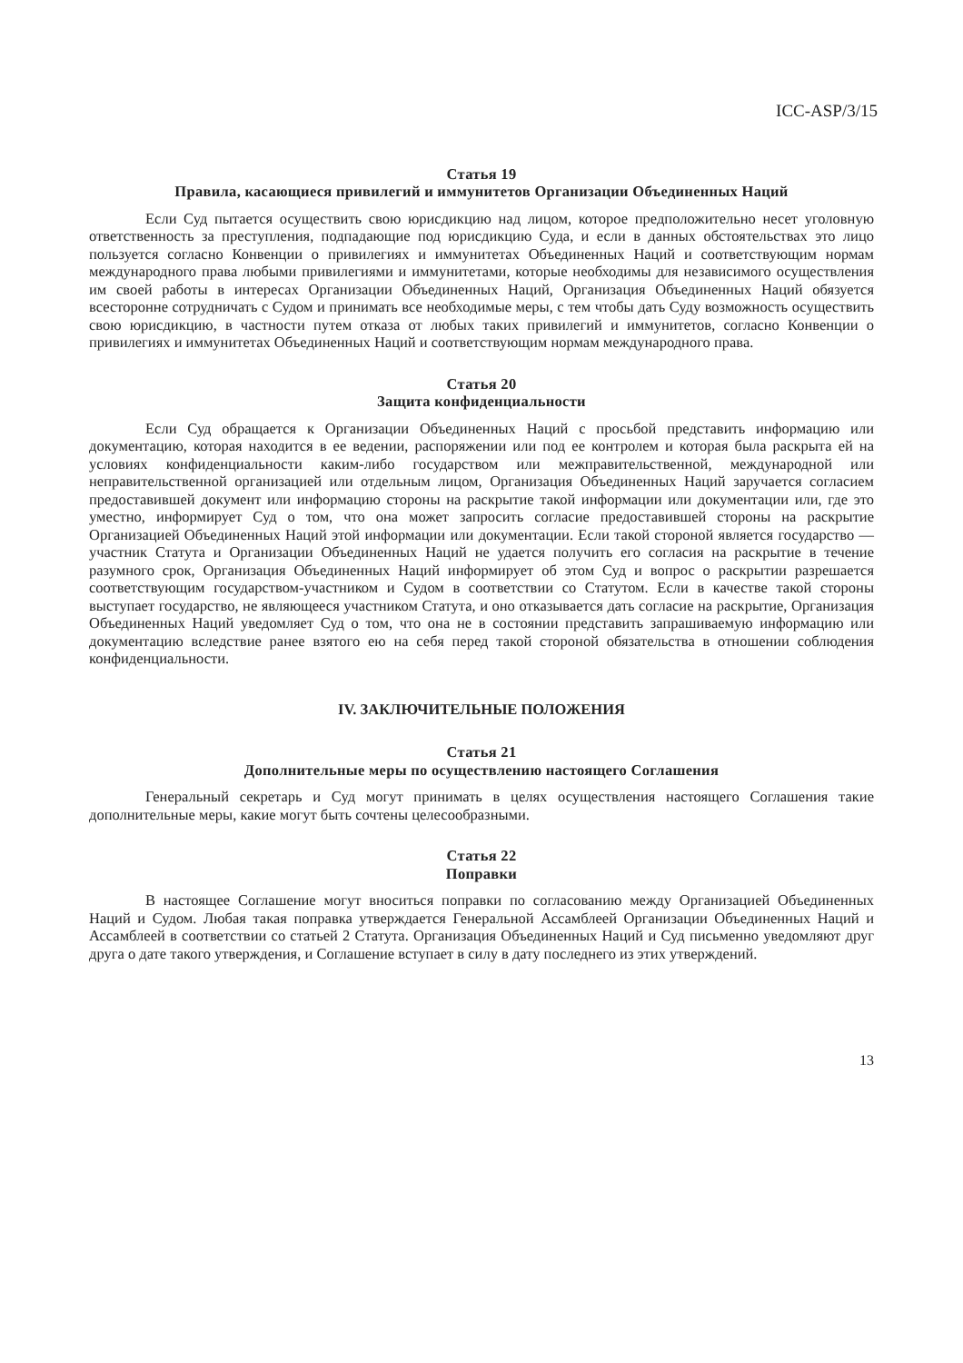ICC-ASP/3/15
Статья 19
Правила, касающиеся привилегий и иммунитетов Организации Объединенных Наций
Если Суд пытается осуществить свою юрисдикцию над лицом, которое предположительно несет уголовную ответственность за преступления, подпадающие под юрисдикцию Суда, и если в данных обстоятельствах это лицо пользуется согласно Конвенции о привилегиях и иммунитетах Объединенных Наций и соответствующим нормам международного права любыми привилегиями и иммунитетами, которые необходимы для независимого осуществления им своей работы в интересах Организации Объединенных Наций, Организация Объединенных Наций обязуется всесторонне сотрудничать с Судом и принимать все необходимые меры, с тем чтобы дать Суду возможность осуществить свою юрисдикцию, в частности путем отказа от любых таких привилегий и иммунитетов, согласно Конвенции о привилегиях и иммунитетах Объединенных Наций и соответствующим нормам международного права.
Статья 20
Защита конфиденциальности
Если Суд обращается к Организации Объединенных Наций с просьбой представить информацию или документацию, которая находится в ее ведении, распоряжении или под ее контролем и которая была раскрыта ей на условиях конфиденциальности каким-либо государством или межправительственной, международной или неправительственной организацией или отдельным лицом, Организация Объединенных Наций заручается согласием предоставившей документ или информацию стороны на раскрытие такой информации или документации или, где это уместно, информирует Суд о том, что она может запросить согласие предоставившей стороны на раскрытие Организацией Объединенных Наций этой информации или документации. Если такой стороной является государство — участник Статута и Организации Объединенных Наций не удается получить его согласия на раскрытие в течение разумного срок, Организация Объединенных Наций информирует об этом Суд и вопрос о раскрытии разрешается соответствующим государством-участником и Судом в соответствии со Статутом. Если в качестве такой стороны выступает государство, не являющееся участником Статута, и оно отказывается дать согласие на раскрытие, Организация Объединенных Наций уведомляет Суд о том, что она не в состоянии представить запрашиваемую информацию или документацию вследствие ранее взятого ею на себя перед такой стороной обязательства в отношении соблюдения конфиденциальности.
IV. ЗАКЛЮЧИТЕЛЬНЫЕ ПОЛОЖЕНИЯ
Статья 21
Дополнительные меры по осуществлению настоящего Соглашения
Генеральный секретарь и Суд могут принимать в целях осуществления настоящего Соглашения такие дополнительные меры, какие могут быть сочтены целесообразными.
Статья 22
Поправки
В настоящее Соглашение могут вноситься поправки по согласованию между Организацией Объединенных Наций и Судом. Любая такая поправка утверждается Генеральной Ассамблеей Организации Объединенных Наций и Ассамблеей в соответствии со статьей 2 Статута. Организация Объединенных Наций и Суд письменно уведомляют друг друга о дате такого утверждения, и Соглашение вступает в силу в дату последнего из этих утверждений.
13